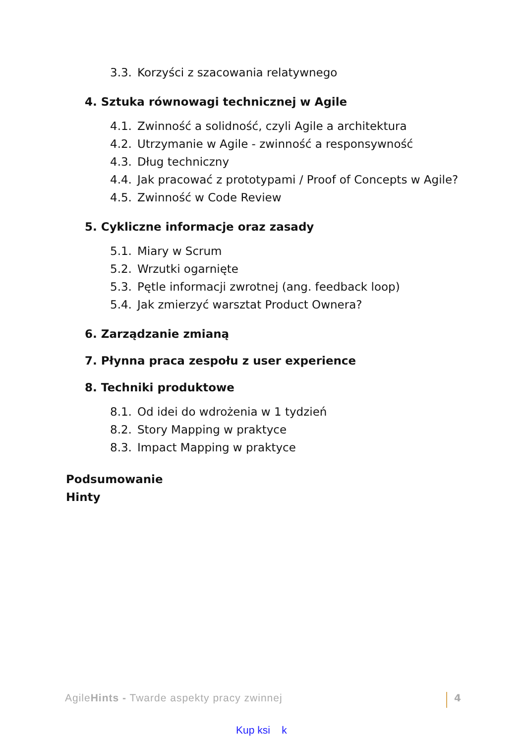3.3. Korzyści z szacowania relatywnego
4. Sztuka równowagi technicznej w Agile
4.1. Zwinność a solidność, czyli Agile a architektura
4.2. Utrzymanie w Agile - zwinność a responsywność
4.3. Dług techniczny
4.4. Jak pracować z prototypami / Proof of Concepts w Agile?
4.5. Zwinność w Code Review
5. Cykliczne informacje oraz zasady
5.1. Miary w Scrum
5.2. Wrzutki ogarnięte
5.3. Pętle informacji zwrotnej (ang. feedback loop)
5.4. Jak zmierzyć warsztat Product Ownera?
6. Zarządzanie zmianą
7. Płynna praca zespołu z user experience
8. Techniki produktowe
8.1. Od idei do wdrożenia w 1 tydzień
8.2. Story Mapping w praktyce
8.3. Impact Mapping w praktyce
Podsumowanie
Hinty
AgileHints - Twarde aspekty pracy zwinnej 4
Kup ksi k